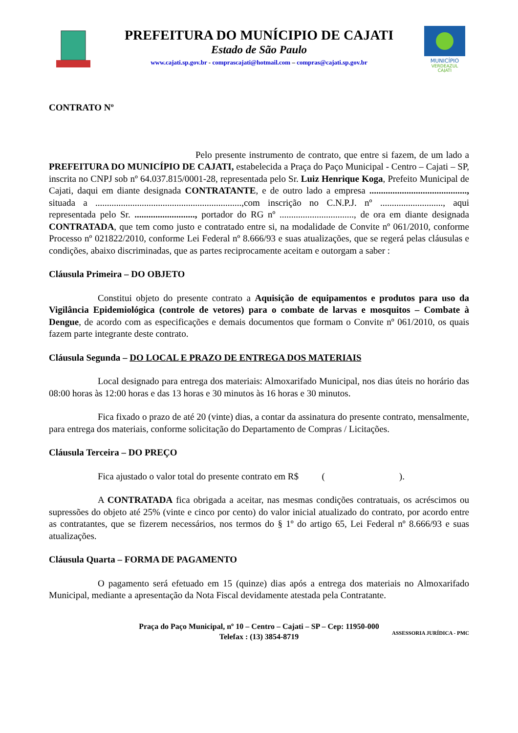PREFEITURA DO MUNÍCIPIO DE CAJATI
Estado de São Paulo
www.cajati.sp.gov.br - comprascajati@hotmail.com – compras@cajati.sp.gov.br
MUNICÍPIO
VERDEAZUL
CAJATI
CONTRATO Nº
Pelo presente instrumento de contrato, que entre si fazem, de um lado a PREFEITURA DO MUNICÍPIO DE CAJATI, estabelecida a Praça do Paço Municipal - Centro – Cajati – SP, inscrita no CNPJ sob nº 64.037.815/0001-28, representada pelo Sr. Luiz Henrique Koga, Prefeito Municipal de Cajati, daqui em diante designada CONTRATANTE, e de outro lado a empresa .........................................., situada a ...............................................................,com inscrição no C.N.P.J. nº ..........................., aqui representada pelo Sr. .........................., portador do RG nº ................................, de ora em diante designada CONTRATADA, que tem como justo e contratado entre si, na modalidade de Convite nº 061/2010, conforme Processo nº 021822/2010, conforme Lei Federal nº 8.666/93 e suas atualizações, que se regerá pelas cláusulas e condições, abaixo discriminadas, que as partes reciprocamente aceitam e outorgam a saber :
Cláusula Primeira – DO OBJETO
Constitui objeto do presente contrato a Aquisição de equipamentos e produtos para uso da Vigilância Epidemiológica (controle de vetores) para o combate de larvas e mosquitos – Combate à Dengue, de acordo com as especificações e demais documentos que formam o Convite nº 061/2010, os quais fazem parte integrante deste contrato.
Cláusula Segunda – DO LOCAL E PRAZO DE ENTREGA DOS MATERIAIS
Local designado para entrega dos materiais: Almoxarifado Municipal, nos dias úteis no horário das 08:00 horas às 12:00 horas e das 13 horas e 30 minutos às 16 horas e 30 minutos.
Fica fixado o prazo de até 20 (vinte) dias, a contar da assinatura do presente contrato, mensalmente, para entrega dos materiais, conforme solicitação do Departamento de Compras / Licitações.
Cláusula Terceira – DO PREÇO
Fica ajustado o valor total do presente contrato em R$ ( ).
A CONTRATADA fica obrigada a aceitar, nas mesmas condições contratuais, os acréscimos ou supressões do objeto até 25% (vinte e cinco por cento) do valor inicial atualizado do contrato, por acordo entre as contratantes, que se fizerem necessários, nos termos do § 1º do artigo 65, Lei Federal nº 8.666/93 e suas atualizações.
Cláusula Quarta – FORMA DE PAGAMENTO
O pagamento será efetuado em 15 (quinze) dias após a entrega dos materiais no Almoxarifado Municipal, mediante a apresentação da Nota Fiscal devidamente atestada pela Contratante.
Praça do Paço Municipal, nº 10 – Centro – Cajati – SP – Cep: 11950-000
Telefax : (13) 3854-8719
ASSESSORIA JURÍDICA - PMC